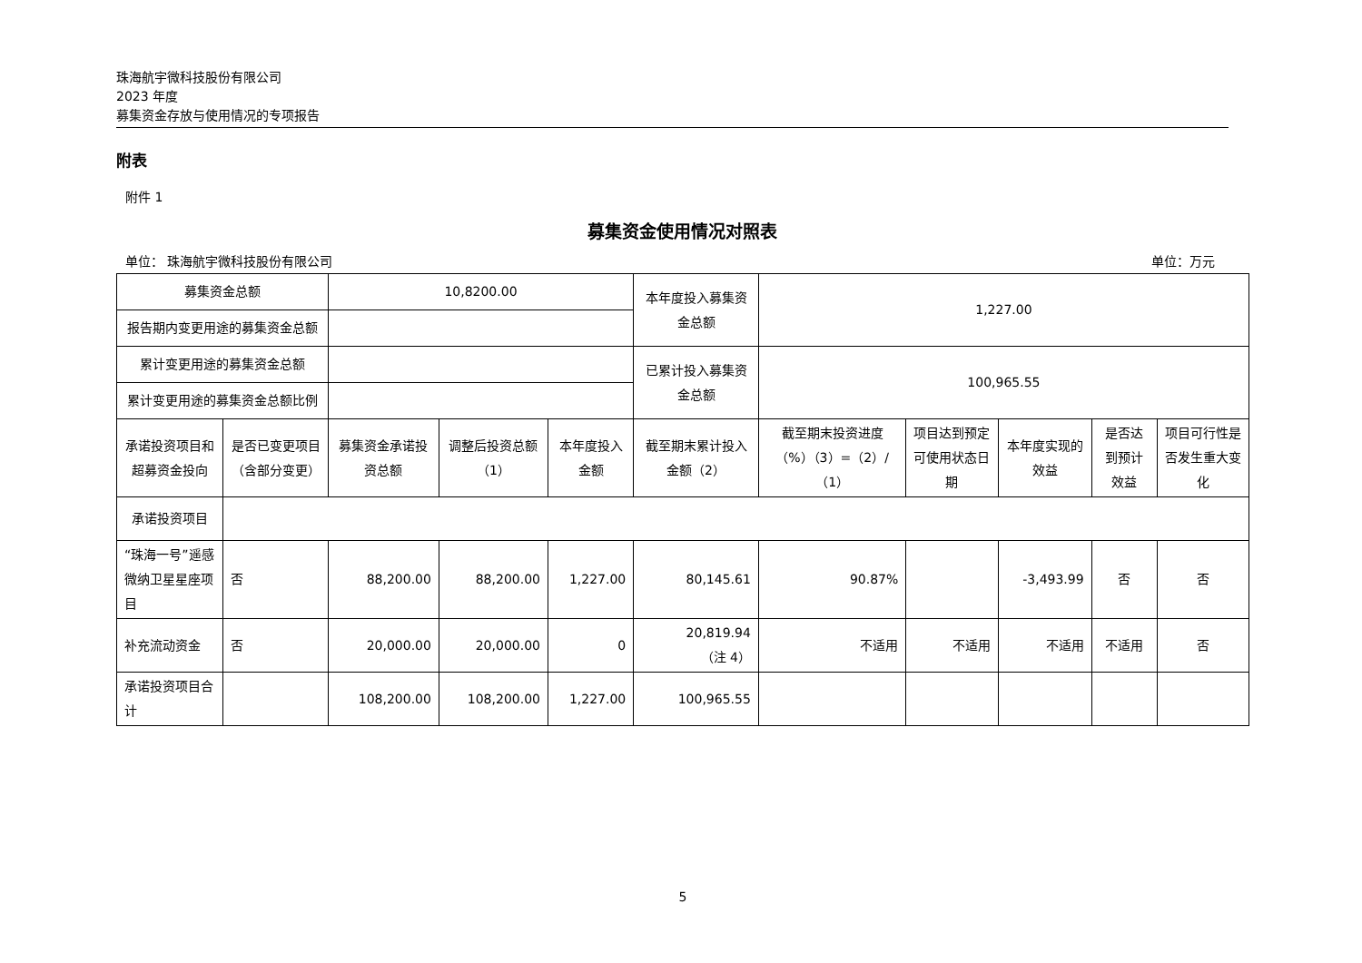珠海航宇微科技股份有限公司
2023 年度
募集资金存放与使用情况的专项报告
附表
附件 1
募集资金使用情况对照表
单位： 珠海航宇微科技股份有限公司 单位：万元
| 募集资金总额 | | 10,8200.00 | | | 本年度投入募集资金总额 | 1,227.00 | | | | |
| 报告期内变更用途的募集资金总额 | | | | | | | | | | |
| 累计变更用途的募集资金总额 | | | | | 已累计投入募集资金总额 | 100,965.55 | | | | |
| 累计变更用途的募集资金总额比例 | | | | | | | | | | |
| 承诺投资项目和超募资金投向 | 是否已变更项目（含部分变更） | 募集资金承诺投资总额 | 调整后投资总额（1） | 本年度投入金额 | 截至期末累计投入金额（2） | 截至期末投资进度（%）（3）=（2）/（1） | 项目达到预定可使用状态日期 | 本年度实现的效益 | 是否达到预计效益 | 项目可行性是否发生重大变化 |
| 承诺投资项目 | | | | | | | | | | |
| “珠海一号”遥感微纳卫星星座项目 | 否 | 88,200.00 | 88,200.00 | 1,227.00 | 80,145.61 | 90.87% | | -3,493.99 | 否 | 否 |
| 补充流动资金 | 否 | 20,000.00 | 20,000.00 | 0 | 20,819.94 （注 4） | 不适用 | 不适用 | 不适用 | 不适用 | 否 |
| 承诺投资项目合计 | | 108,200.00 | 108,200.00 | 1,227.00 | 100,965.55 | | | | | |
5